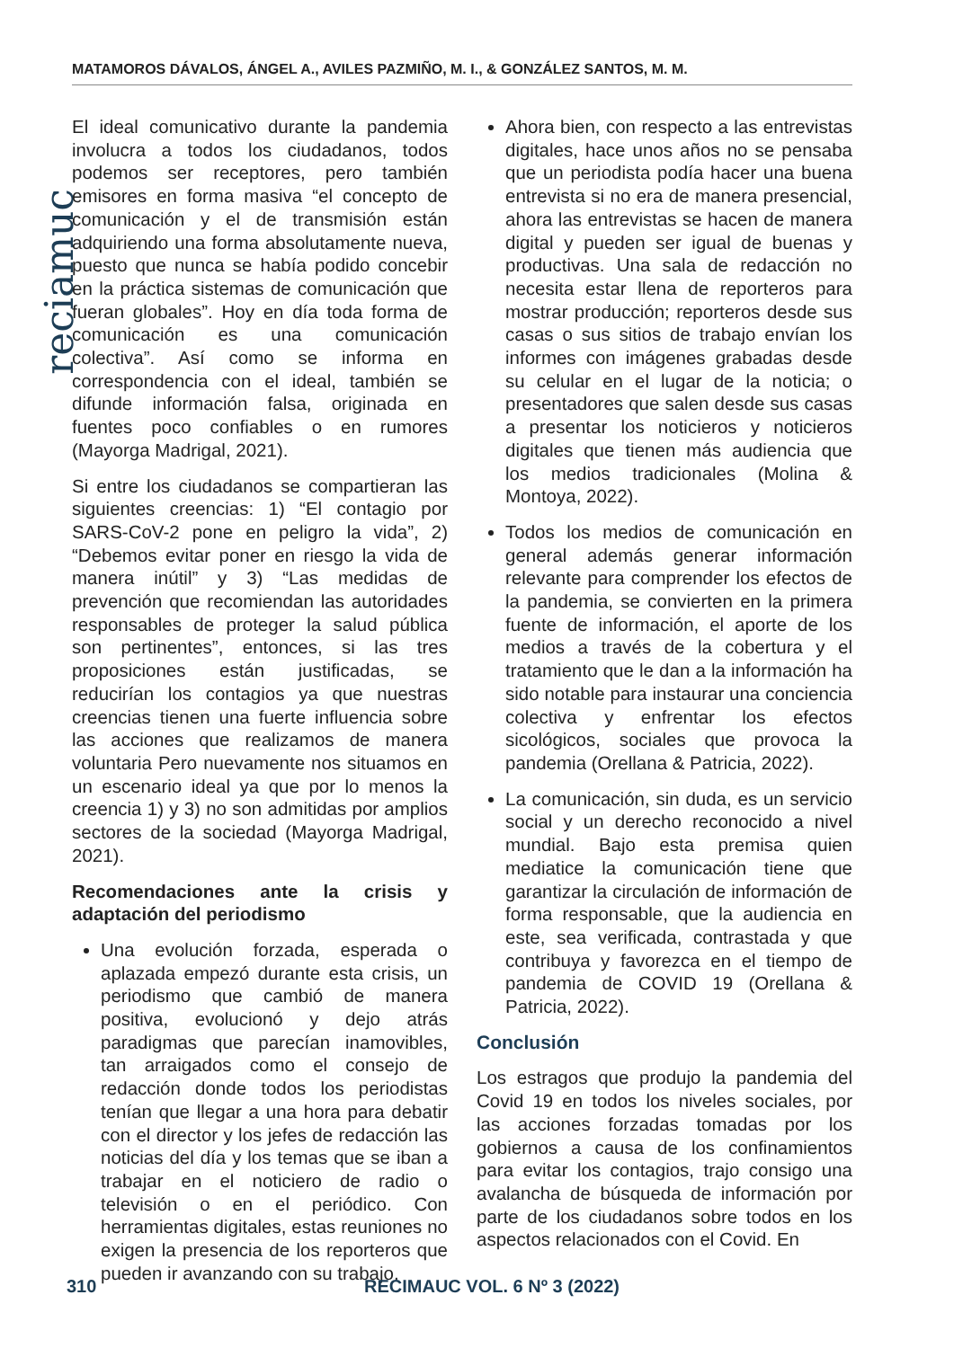MATAMOROS DÁVALOS, ÁNGEL A., AVILES PAZMIÑO, M. I., & GONZÁLEZ SANTOS, M. M.
reciamuc
El ideal comunicativo durante la pandemia involucra a todos los ciudadanos, todos podemos ser receptores, pero también emisores en forma masiva “el concepto de comunicación y el de transmisión están adquiriendo una forma absolutamente nueva, puesto que nunca se había podido concebir en la práctica sistemas de comunicación que fueran globales”. Hoy en día toda forma de comunicación es una comunicación colectiva”. Así como se informa en correspondencia con el ideal, también se difunde información falsa, originada en fuentes poco confiables o en rumores (Mayorga Madrigal, 2021).
Si entre los ciudadanos se compartieran las siguientes creencias: 1) “El contagio por SARS-CoV-2 pone en peligro la vida”, 2) “Debemos evitar poner en riesgo la vida de manera inútil” y 3) “Las medidas de prevención que recomiendan las autoridades responsables de proteger la salud pública son pertinentes”, entonces, si las tres proposiciones están justificadas, se reducirían los contagios ya que nuestras creencias tienen una fuerte influencia sobre las acciones que realizamos de manera voluntaria Pero nuevamente nos situamos en un escenario ideal ya que por lo menos la creencia 1) y 3) no son admitidas por amplios sectores de la sociedad (Mayorga Madrigal, 2021).
Recomendaciones ante la crisis y adaptación del periodismo
Una evolución forzada, esperada o aplazada empezó durante esta crisis, un periodismo que cambió de manera positiva, evolucionó y dejo atrás paradigmas que parecían inamovibles, tan arraigados como el consejo de redacción donde todos los periodistas tenían que llegar a una hora para debatir con el director y los jefes de redacción las noticias del día y los temas que se iban a trabajar en el noticiero de radio o televisión o en el periódico. Con herramientas digitales, estas reuniones no exigen la presencia de los reporteros que pueden ir avanzando con su trabajo.
Ahora bien, con respecto a las entrevistas digitales, hace unos años no se pensaba que un periodista podía hacer una buena entrevista si no era de manera presencial, ahora las entrevistas se hacen de manera digital y pueden ser igual de buenas y productivas. Una sala de redacción no necesita estar llena de reporteros para mostrar producción; reporteros desde sus casas o sus sitios de trabajo envían los informes con imágenes grabadas desde su celular en el lugar de la noticia; o presentadores que salen desde sus casas a presentar los noticieros y noticieros digitales que tienen más audiencia que los medios tradicionales (Molina & Montoya, 2022).
Todos los medios de comunicación en general además generar información relevante para comprender los efectos de la pandemia, se convierten en la primera fuente de información, el aporte de los medios a través de la cobertura y el tratamiento que le dan a la información ha sido notable para instaurar una conciencia colectiva y enfrentar los efectos sicológicos, sociales que provoca la pandemia (Orellana & Patricia, 2022).
La comunicación, sin duda, es un servicio social y un derecho reconocido a nivel mundial. Bajo esta premisa quien mediatice la comunicación tiene que garantizar la circulación de información de forma responsable, que la audiencia en este, sea verificada, contrastada y que contribuya y favorezca en el tiempo de pandemia de COVID 19 (Orellana & Patricia, 2022).
Conclusión
Los estragos que produjo la pandemia del Covid 19 en todos los niveles sociales, por las acciones forzadas tomadas por los gobiernos a causa de los confinamientos para evitar los contagios, trajo consigo una avalancha de búsqueda de información por parte de los ciudadanos sobre todos en los aspectos relacionados con el Covid. En
310 RECIMAUC VOL. 6 Nº 3 (2022)